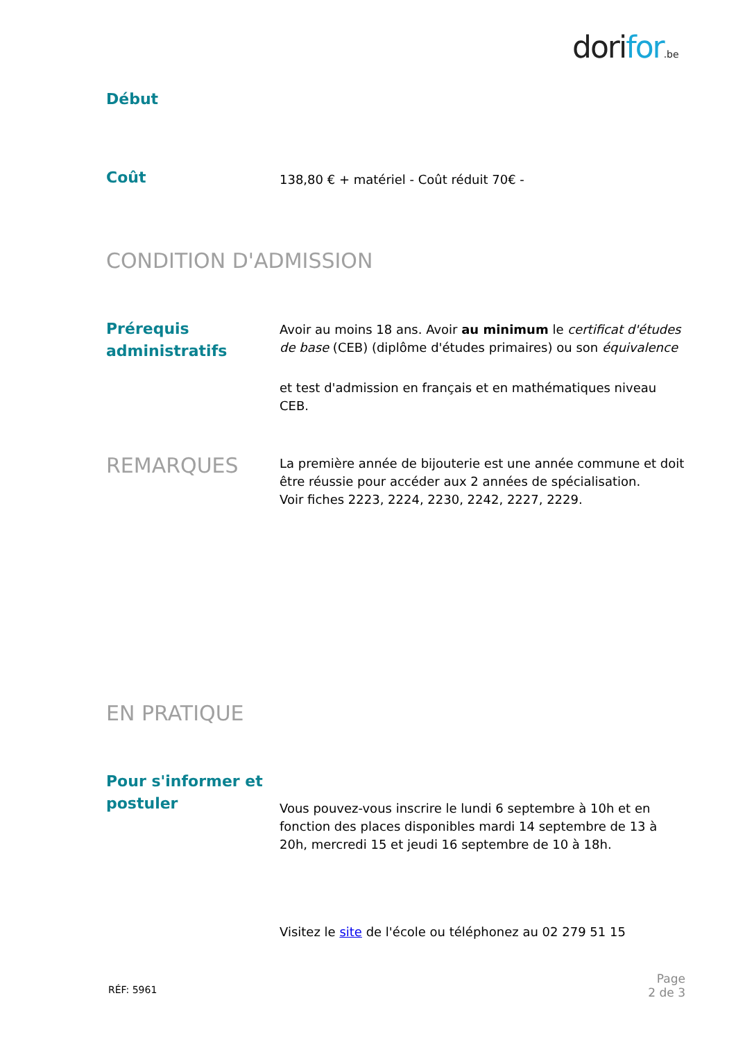dorifor.be
Début
Coût
138,80 € + matériel - Coût réduit 70€ -
CONDITION D'ADMISSION
Prérequis administratifs
Avoir au moins 18 ans. Avoir au minimum le certificat d'études de base (CEB) (diplôme d'études primaires) ou son équivalence
et test d'admission en français et en mathématiques niveau CEB.
REMARQUES
La première année de bijouterie est une année commune et doit être réussie pour accéder aux 2 années de spécialisation.
Voir fiches 2223, 2224, 2230, 2242, 2227, 2229.
EN PRATIQUE
Pour s'informer et postuler
Vous pouvez-vous inscrire le lundi 6 septembre à 10h et en fonction des places disponibles mardi 14 septembre de 13 à 20h, mercredi 15 et jeudi 16 septembre de 10 à 18h.
Visitez le site de l'école ou téléphonez au 02 279 51 15
RÉF: 5961
Page
2 de 3